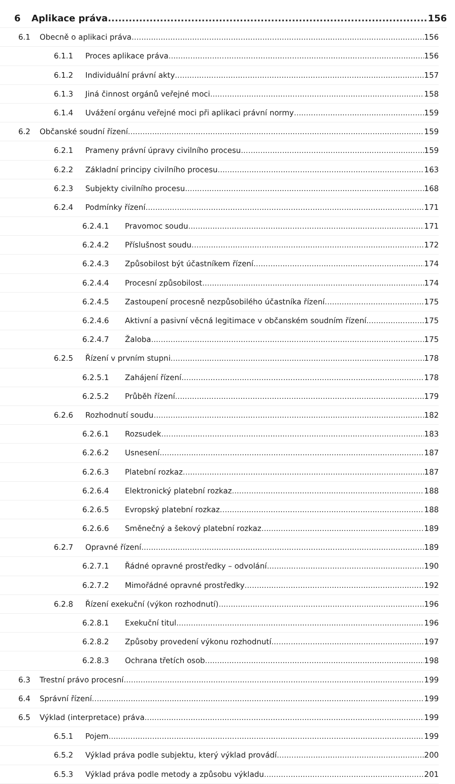6 Aplikace práva 156
6.1 Obecně o aplikaci práva 156
6.1.1 Proces aplikace práva 156
6.1.2 Individuální právní akty 157
6.1.3 Jiná činnost orgánů veřejné moci 158
6.1.4 Uvážení orgánu veřejné moci při aplikaci právní normy 159
6.2 Občanské soudní řízení 159
6.2.1 Prameny právní úpravy civilního procesu 159
6.2.2 Základní principy civilního procesu 163
6.2.3 Subjekty civilního procesu 168
6.2.4 Podmínky řízení 171
6.2.4.1 Pravomoc soudu 171
6.2.4.2 Příslušnost soudu 172
6.2.4.3 Způsobilost být účastníkem řízení 174
6.2.4.4 Procesní způsobilost 174
6.2.4.5 Zastoupení procesně nezpůsobilého účastníka řízení 175
6.2.4.6 Aktivní a pasivní věcná legitimace v občanském soudním řízení 175
6.2.4.7 Žaloba 175
6.2.5 Řízení v prvním stupni 178
6.2.5.1 Zahájení řízení 178
6.2.5.2 Průběh řízení 179
6.2.6 Rozhodnutí soudu 182
6.2.6.1 Rozsudek 183
6.2.6.2 Usnesení 187
6.2.6.3 Platební rozkaz 187
6.2.6.4 Elektronický platební rozkaz 188
6.2.6.5 Evropský platební rozkaz 188
6.2.6.6 Směnečný a šekový platební rozkaz 189
6.2.7 Opravné řízení 189
6.2.7.1 Řádné opravné prostředky – odvolání 190
6.2.7.2 Mimořádné opravné prostředky 192
6.2.8 Řízení exekuční (výkon rozhodnutí) 196
6.2.8.1 Exekuční titul 196
6.2.8.2 Způsoby provedení výkonu rozhodnutí 197
6.2.8.3 Ochrana třetích osob 198
6.3 Trestní právo procesní 199
6.4 Správní řízení 199
6.5 Výklad (interpretace) práva 199
6.5.1 Pojem 199
6.5.2 Výklad práva podle subjektu, který výklad provádí 200
6.5.3 Výklad práva podle metody a způsobu výkladu 201